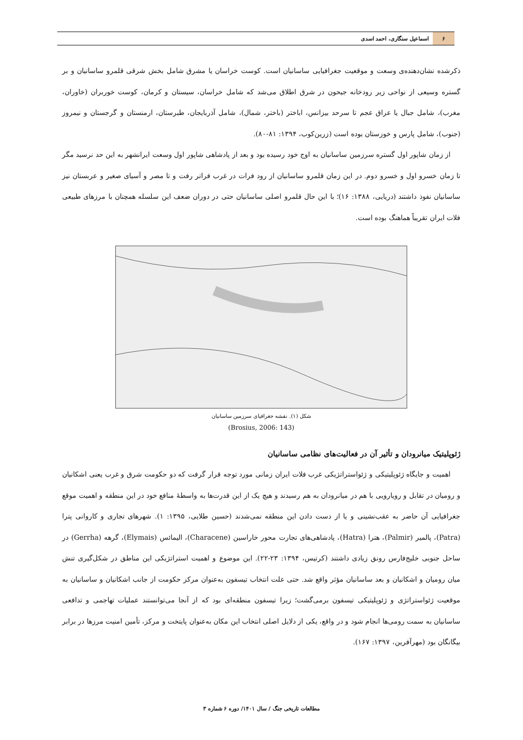۶
اسماعیل سنگاری، احمد اسدی
ذکرشده نشان‌دهنده‌ی وسعت و موقعیت جغرافیایی ساسانیان است. کوست خراسان یا مشرق شامل بخش شرقی قلمرو ساسانیان و بر گستره وسیعی از نواحی زیر رودخانه جیحون در شرق اطلاق می‌شد که شامل خراسان، سیستان و کرمان، کوست خوربران (خاوران، مغرب)، شامل جبال یا عراق عجم تا سرحد بیزانس، اباختر (باختر، شمال)، شامل آذربایجان، طبرستان، ارمنستان و گرجستان و نیمروز (جنوب)، شامل پارس و خوزستان بوده است (زرین‌کوب، ۱۳۹۴: ۸۱-۸۰).
از زمان شاپور اول گستره سرزمین ساسانیان به اوج خود رسیده بود و بعد از پادشاهی شاپور اول وسعت ایرانشهر به این حد نرسید مگر تا زمان خسرو اول و خسرو دوم. در این زمان قلمرو ساسانیان از رود فرات در غرب فراتر رفت و تا مصر و آسیای صغیر و عربستان نیز ساسانیان نفوذ داشتند (دریایی، ۱۳۸۸: ۱۶)؛ با این حال قلمرو اصلی ساسانیان حتی در دوران ضعف این سلسله همچنان با مرزهای طبیعی فلات ایران تقریباً هماهنگ بوده است.
شکل (۱). نقشه جغرافیای سرزمین ساسانیان
(Brosius, 2006: 143)
ژئوپلیتیک میانرودان و تأثیر آن در فعالیت‌های نظامی ساسانیان
اهمیت و جایگاه ژئوپلیتیکی و ژئواستراتژیکی غرب فلات ایران زمانی مورد توجه قرار گرفت که دو حکومت شرق و غرب یعنی اشکانیان و رومیان در تقابل و رویارویی با هم در میانرودان به هم رسیدند و هیچ یک از این قدرت‌ها به واسطهٔ منافع خود در این منطقه و اهمیت موقع جغرافیایی آن حاضر به عقب‌نشینی و یا از دست دادن این منطقه نمی‌شدند (حسین طلایی، ۱۳۹۵: ۱). شهرهای تجاری و کاروانی پترا (Patra)، پالمیر (Palmir)، هترا (Hatra)، پادشاهی‌های تجارت محور خاراسین (Characene)، الیمائس (Elymais)، گرهه (Gerrha) در ساحل جنوبی خلیج‌فارس رونق زیادی داشتند (کرتیس، ۱۳۹۴: ۲۳-۲۲). این موضوع و اهمیت استراتژیکی این مناطق در شکل‌گیری تنش میان رومیان و اشکانیان و بعد ساسانیان مؤثر واقع شد. حتی علت انتخاب تیسفون به‌عنوان مرکز حکومت از جانب اشکانیان و ساسانیان به موقعیت ژئواستراتژی و ژئوپلیتیکی تیسفون برمی‌گشت؛ زیرا تیسفون منطقه‌ای بود که از آنجا می‌توانستند عملیات تهاجمی و تدافعی ساسانیان به سمت رومی‌ها انجام شود و در واقع، یکی از دلایل اصلی انتخاب این مکان به‌عنوان پایتخت و مرکز، تأمین امنیت مرزها در برابر بیگانگان بود (مهرآفرین، ۱۳۹۷: ۱۶۷).
مطالعات تاریخی جنگ / سال ۱۴۰۱/ دوره ۶ شماره ۳